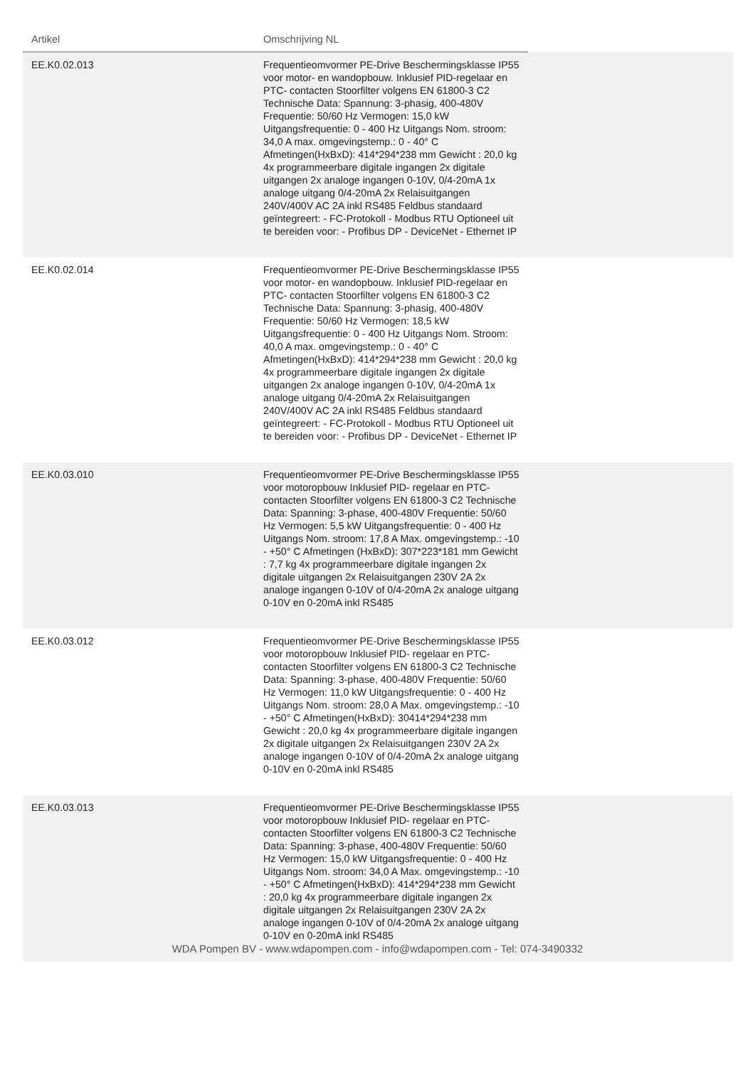| Artikel | Omschrijving NL | |
| --- | --- | --- |
| EE.K0.02.013 | Frequentieomvormer PE-Drive Beschermingsklasse IP55 voor motor- en wandopbouw. Inklusief PID-regelaar en PTC- contacten Stoorfilter volgens EN 61800-3 C2 Technische Data: Spannung: 3-phasig, 400-480V Frequentie: 50/60 Hz Vermogen: 15,0 kW Uitgangsfrequentie: 0 - 400 Hz Uitgangs Nom. stroom: 34,0 A max. omgevingstemp.: 0 - 40° C Afmetingen(HxBxD): 414*294*238 mm Gewicht : 20,0 kg 4x programmeerbare digitale ingangen 2x digitale uitgangen 2x analoge ingangen 0-10V, 0/4-20mA 1x analoge uitgang 0/4-20mA 2x Relaisuitgangen 240V/400V AC 2A inkl RS485 Feldbus standaard geïntegreert: - FC-Protokoll - Modbus RTU Optioneel uit te bereiden voor: - Profibus DP - DeviceNet - Ethernet IP | |
| EE.K0.02.014 | Frequentieomvormer PE-Drive Beschermingsklasse IP55 voor motor- en wandopbouw. Inklusief PID-regelaar en PTC- contacten Stoorfilter volgens EN 61800-3 C2 Technische Data: Spannung: 3-phasig, 400-480V Frequentie: 50/60 Hz Vermogen: 18,5 kW Uitgangsfrequentie: 0 - 400 Hz Uitgangs Nom. Stroom: 40,0 A max. omgevingstemp.: 0 - 40° C Afmetingen(HxBxD): 414*294*238 mm Gewicht : 20,0 kg 4x programmeerbare digitale ingangen 2x digitale uitgangen 2x analoge ingangen 0-10V, 0/4-20mA 1x analoge uitgang 0/4-20mA 2x Relaisuitgangen 240V/400V AC 2A inkl RS485 Feldbus standaard geïntegreert: - FC-Protokoll - Modbus RTU Optioneel uit te bereiden voor: - Profibus DP - DeviceNet - Ethernet IP | |
| EE.K0.03.010 | Frequentieomvormer PE-Drive Beschermingsklasse IP55 voor motoropbouw Inklusief PID- regelaar en PTC- contacten Stoorfilter volgens EN 61800-3 C2 Technische Data: Spanning: 3-phase, 400-480V Frequentie: 50/60 Hz Vermogen: 5,5 kW Uitgangsfrequentie: 0 - 400 Hz Uitgangs Nom. stroom: 17,8 A Max. omgevingstemp.: -10 - +50° C Afmetingen (HxBxD): 307*223*181 mm Gewicht : 7,7 kg 4x programmeerbare digitale ingangen 2x digitale uitgangen 2x Relaisuitgangen 230V 2A 2x analoge ingangen 0-10V of 0/4-20mA 2x analoge uitgang 0-10V en 0-20mA inkl RS485 | |
| EE.K0.03.012 | Frequentieomvormer PE-Drive Beschermingsklasse IP55 voor motoropbouw Inklusief PID- regelaar en PTC- contacten Stoorfilter volgens EN 61800-3 C2 Technische Data: Spanning: 3-phase, 400-480V Frequentie: 50/60 Hz Vermogen: 11,0 kW Uitgangsfrequentie: 0 - 400 Hz Uitgangs Nom. stroom: 28,0 A Max. omgevingstemp.: -10 - +50° C Afmetingen(HxBxD): 30414*294*238 mm Gewicht : 20,0 kg 4x programmeerbare digitale ingangen 2x digitale uitgangen 2x Relaisuitgangen 230V 2A 2x analoge ingangen 0-10V of 0/4-20mA 2x analoge uitgang 0-10V en 0-20mA inkl RS485 | |
| EE.K0.03.013 | Frequentieomvormer PE-Drive Beschermingsklasse IP55 voor motoropbouw Inklusief PID- regelaar en PTC- contacten Stoorfilter volgens EN 61800-3 C2 Technische Data: Spanning: 3-phase, 400-480V Frequentie: 50/60 Hz Vermogen: 15,0 kW Uitgangsfrequentie: 0 - 400 Hz Uitgangs Nom. stroom: 34,0 A Max. omgevingstemp.: -10 - +50° C Afmetingen(HxBxD): 414*294*238 mm Gewicht : 20,0 kg 4x programmeerbare digitale ingangen 2x digitale uitgangen 2x Relaisuitgangen 230V 2A 2x analoge ingangen 0-10V of 0/4-20mA 2x analoge uitgang 0-10V en 0-20mA inkl RS485 | |
WDA Pompen BV - www.wdapompen.com - info@wdapompen.com - Tel: 074-3490332